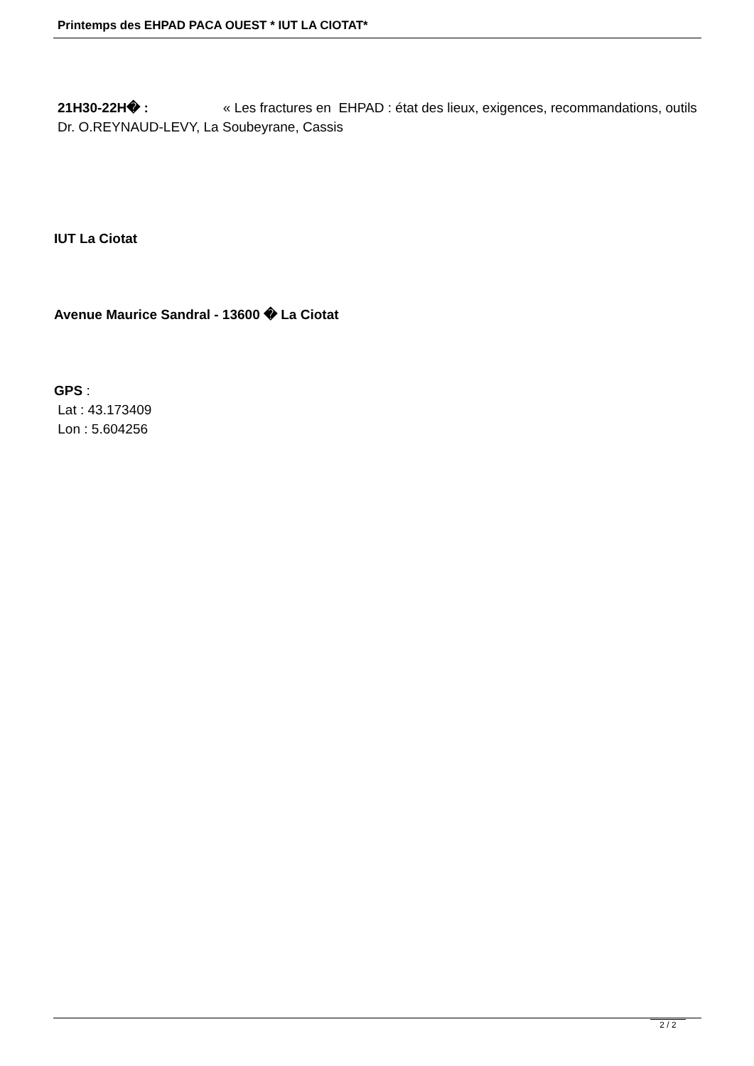Printemps des EHPAD PACA OUEST * IUT LA CIOTAT*
21H30-22H� : « Les fractures en EHPAD : état des lieux, exigences, recommandations, outils
Dr. O.REYNAUD-LEVY, La Soubeyrane, Cassis
IUT La Ciotat
Avenue Maurice Sandral - 13600 � La Ciotat
GPS :
Lat : 43.173409
Lon : 5.604256
2 / 2